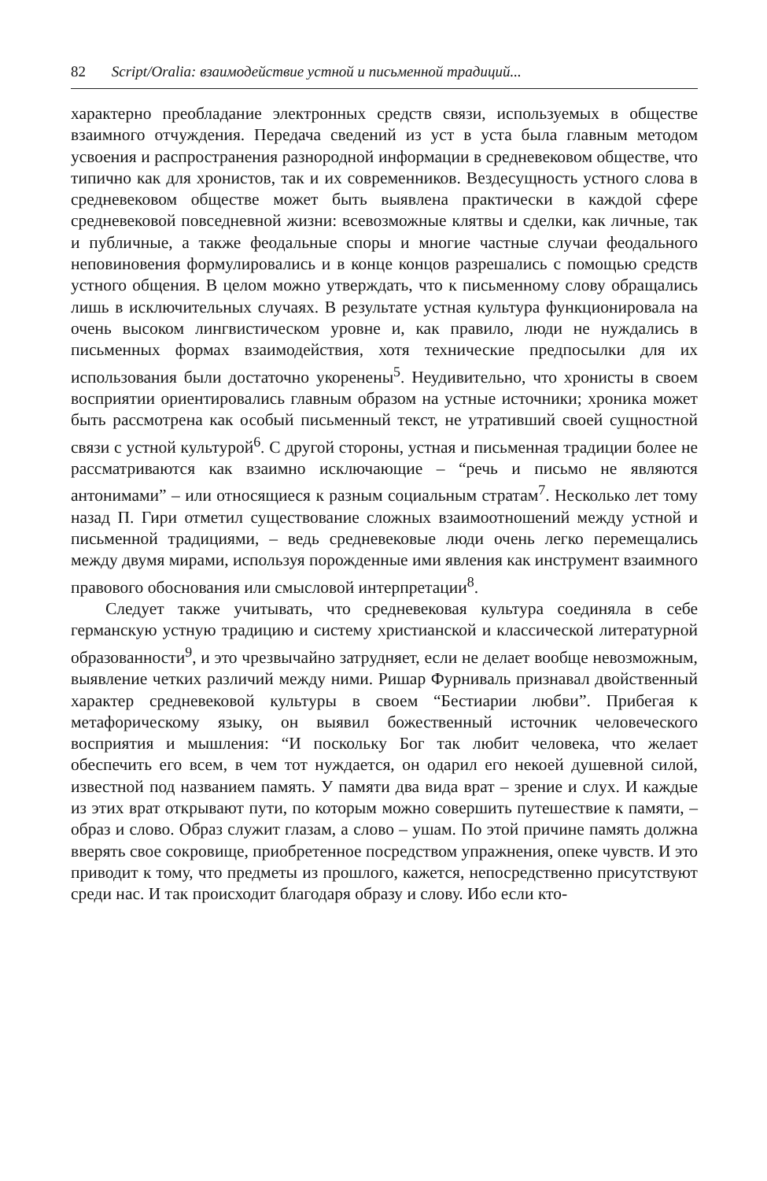82 Script/Oralia: взаимодействие устной и письменной традиций...
характерно преобладание электронных средств связи, используемых в обществе взаимного отчуждения. Передача сведений из уст в уста была главным методом усвоения и распространения разнородной информации в средневековом обществе, что типично как для хронистов, так и их современников. Вездесущность устного слова в средневековом обществе может быть выявлена практически в каждой сфере средневековой повседневной жизни: всевозможные клятвы и сделки, как личные, так и публичные, а также феодальные споры и многие частные случаи феодального неповиновения формулировались и в конце концов разрешались с помощью средств устного общения. В целом можно утверждать, что к письменному слову обращались лишь в исключительных случаях. В результате устная культура функционировала на очень высоком лингвистическом уровне и, как правило, люди не нуждались в письменных формах взаимодействия, хотя технические предпосылки для их использования были достаточно укоренены<sup>5</sup>. Неудивительно, что хронисты в своем восприятии ориентировались главным образом на устные источники; хроника может быть рассмотрена как особый письменный текст, не утративший своей сущностной связи с устной культурой<sup>6</sup>. С другой стороны, устная и письменная традиции более не рассматриваются как взаимно исключающие – “речь и письмо не являются антонимами” – или относящиеся к разным социальным стратам<sup>7</sup>. Несколько лет тому назад П. Гири отметил существование сложных взаимоотношений между устной и письменной традициями, – ведь средневековые люди очень легко перемещались между двумя мирами, используя порожденные ими явления как инструмент взаимного правового обоснования или смысловой интерпретации<sup>8</sup>.
Следует также учитывать, что средневековая культура соединяла в себе германскую устную традицию и систему христианской и классической литературной образованности<sup>9</sup>, и это чрезвычайно затрудняет, если не делает вообще невозможным, выявление четких различий между ними. Ришар Фурниваль признавал двойственный характер средневековой культуры в своем “Бестиарии любви”. Прибегая к метафорическому языку, он выявил божественный источник человеческого восприятия и мышления: “И поскольку Бог так любит человека, что желает обеспечить его всем, в чем тот нуждается, он одарил его некоей душевной силой, известной под названием память. У памяти два вида врат – зрение и слух. И каждые из этих врат открывают пути, по которым можно совершить путешествие к памяти, – образ и слово. Образ служит глазам, а слово – ушам. По этой причине память должна вверять свое сокровище, приобретенное посредством упражнения, опеке чувств. И это приводит к тому, что предметы из прошлого, кажется, непосредственно присутствуют среди нас. И так происходит благодаря образу и слову. Ибо если кто-